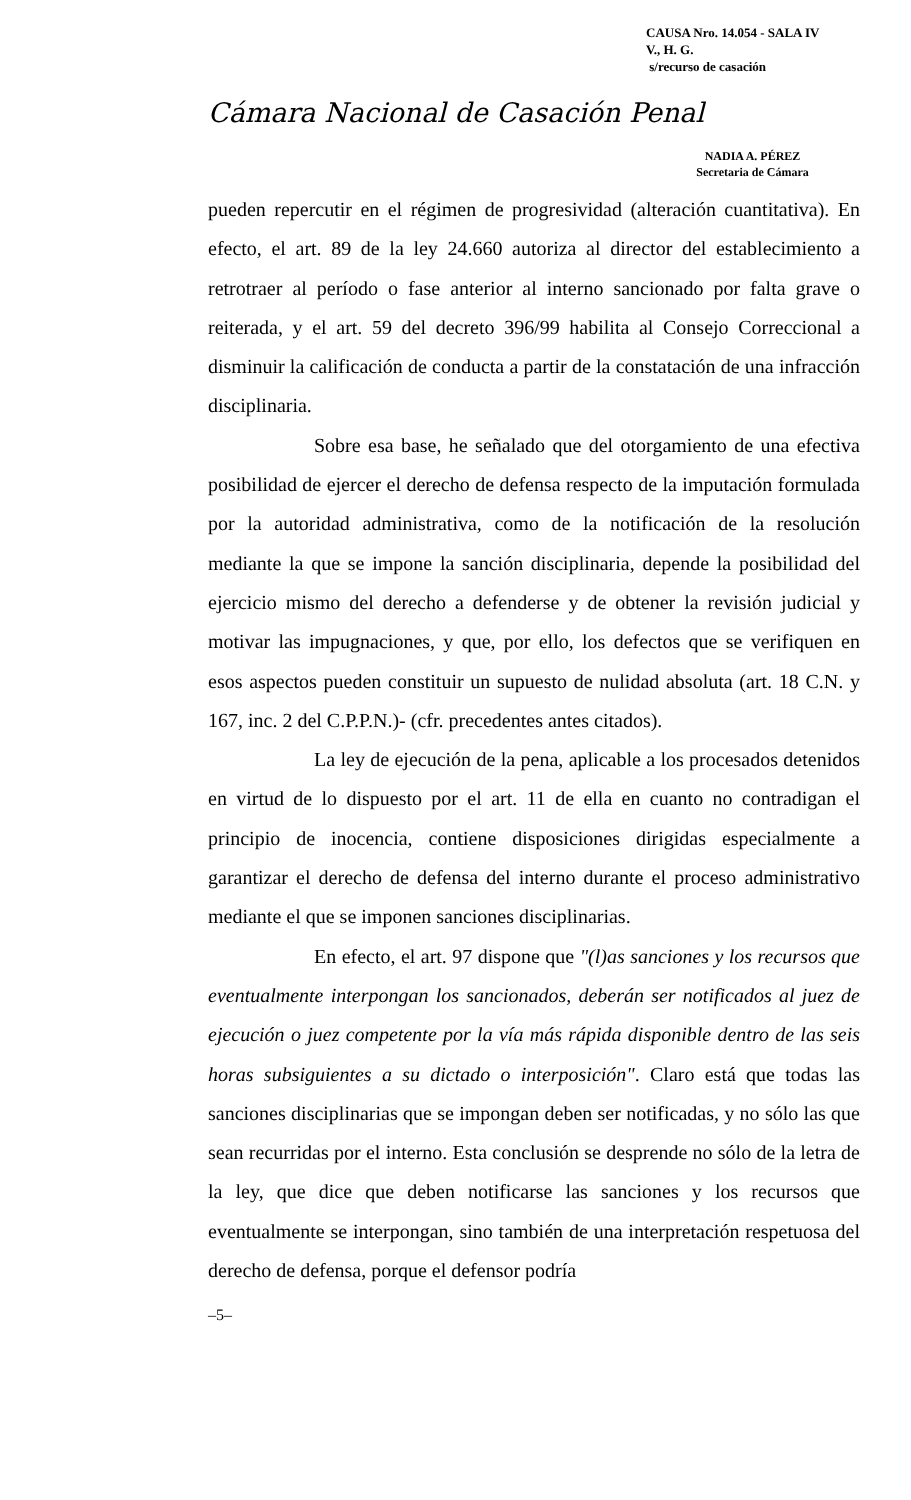CAUSA Nro. 14.054 - SALA IV
V., H. G.
s/recurso de casación
Cámara Nacional de Casación Penal
NADIA A. PÉREZ
Secretaria de Cámara
pueden repercutir en el régimen de progresividad (alteración cuantitativa). En efecto, el art. 89 de la ley 24.660 autoriza al director del establecimiento a retrotraer al período o fase anterior al interno sancionado por falta grave o reiterada, y el art. 59 del decreto 396/99 habilita al Consejo Correccional a disminuir la calificación de conducta a partir de la constatación de una infracción disciplinaria.
Sobre esa base, he señalado que del otorgamiento de una efectiva posibilidad de ejercer el derecho de defensa respecto de la imputación formulada por la autoridad administrativa, como de la notificación de la resolución mediante la que se impone la sanción disciplinaria, depende la posibilidad del ejercicio mismo del derecho a defenderse y de obtener la revisión judicial y motivar las impugnaciones, y que, por ello, los defectos que se verifiquen en esos aspectos pueden constituir un supuesto de nulidad absoluta (art. 18 C.N. y 167, inc. 2 del C.P.P.N.)- (cfr. precedentes antes citados).
La ley de ejecución de la pena, aplicable a los procesados detenidos en virtud de lo dispuesto por el art. 11 de ella en cuanto no contradigan el principio de inocencia, contiene disposiciones dirigidas especialmente a garantizar el derecho de defensa del interno durante el proceso administrativo mediante el que se imponen sanciones disciplinarias.
En efecto, el art. 97 dispone que "(l)as sanciones y los recursos que eventualmente interpongan los sancionados, deberán ser notificados al juez de ejecución o juez competente por la vía más rápida disponible dentro de las seis horas subsiguientes a su dictado o interposición". Claro está que todas las sanciones disciplinarias que se impongan deben ser notificadas, y no sólo las que sean recurridas por el interno. Esta conclusión se desprende no sólo de la letra de la ley, que dice que deben notificarse las sanciones y los recursos que eventualmente se interpongan, sino también de una interpretación respetuosa del derecho de defensa, porque el defensor podría
–5–